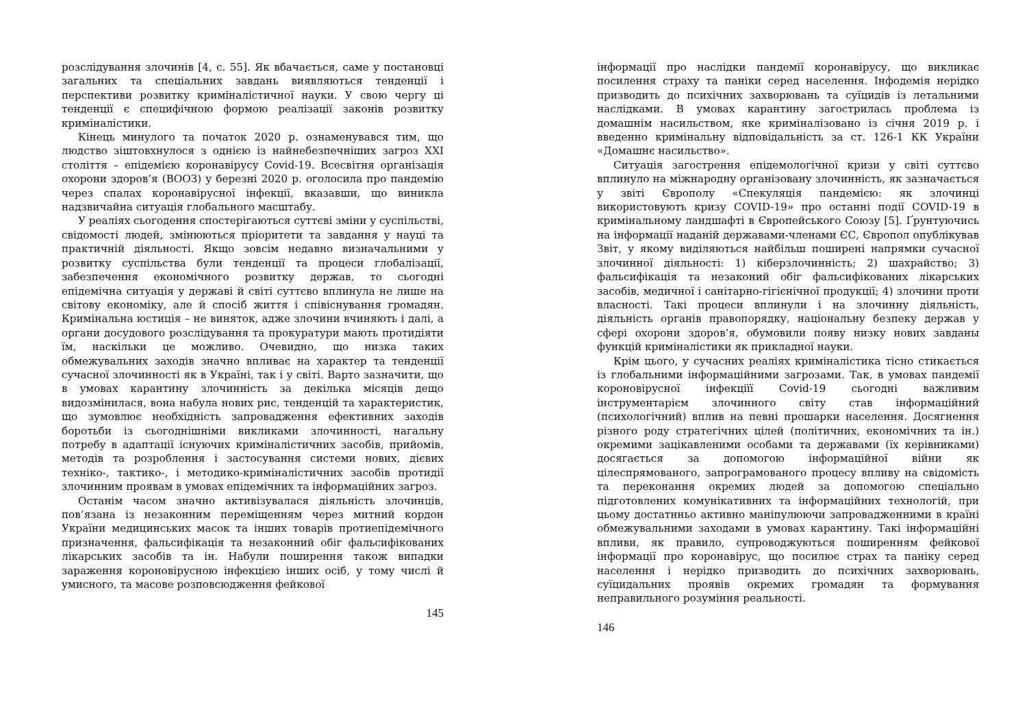розслідування злочинів [4, с. 55]. Як вбачається, саме у постановці загальних та спеціальних завдань виявляються тенденції і перспективи розвитку криміналістичної науки. У свою чергу ці тенденції є специфічною формою реалізації законів розвитку криміналістики.
Кінець минулого та початок 2020 р. ознаменувався тим, що людство зіштовхнулося з однією із найнебезпечніших загроз XXI століття – епідемією коронавірусу Covid-19. Всесвітня організація охорони здоров’я (ВООЗ) у березні 2020 р. оголосила про пандемію через спалах коронавірусної інфекції, вказавши, що виникла надзвичайна ситуація глобального масштабу.
У реаліях сьогодення спостерігаються суттєві зміни у суспільстві, свідомості людей, змінюються пріоритети та завдання у науці та практичній діяльності. Якщо зовсім недавно визначальними у розвитку суспільства були тенденції та процеси глобалізації, забезпечення економічного розвитку держав, то сьогодні епідемічна ситуація у державі й світі суттєво вплинула не лише на світову економіку, але й спосіб життя і співіснування громадян. Кримінальна юстиція – не виняток, адже злочини вчиняють і далі, а органи досудового розслідування та прокуратури мають протидіяти їм, наскільки це можливо. Очевидно, що низка таких обмежувальних заходів значно впливає на характер та тенденції сучасної злочинності як в Україні, так і у світі. Варто зазначити, що в умовах карантину злочинність за декілька місяців дещо видозмінилася, вона набула нових рис, тенденцій та характеристик, що зумовлює необхідність запровадження ефективних заходів боротьби із сьогоднішніми викликами злочинності, нагальну потребу в адаптації існуючих криміналістичних засобів, прийомів, методів та розроблення і застосування системи нових, дієвих техніко-, тактико-, і методико-криміналістичних засобів протидії злочинним проявам в умовах епідемічних та інформаційних загроз.
Останім часом значно активізувалася діяльність злочинців, пов’язана із незаконним переміщенням через митний кордон України медицинських масок та інших товарів протиепідемічного призначення, фальсифікація та незаконний обіг фальсифікованих лікарських засобів та ін. Набули поширення також випадки зараження короновірусною інфекцією інших осіб, у тому числі й умисного, та масове розповсюдження фейкової
145
інформації про наслідки пандемії коронавірусу, що викликає посилення страху та паніки серед населення. Інфодемія нерідко призводить до психічних захворювань та суїцидів із летальними наслідками. В умовах карантину загострилась проблема із домашнім насильством, яке криміналізовано із січня 2019 р. і введенно кримінальну відповідальність за ст. 126-1 КК України «Домашнє насильство».
Ситуація загострення епідемологічної кризи у світі суттєво вплинуло на міжнародну організовану злочинність, як зазначається у звіті Європолу «Спекуляція пандемією: як злочинці використовують кризу COVID-19» про останні події COVID-19 в кримінальному ландшафті в Європейського Союзу [5]. Ґрунтуючись на інформації наданій державами-членами ЄС, Європол опублікував Звіт, у якому виділяються найбільш поширені напрямки сучасної злочинної діяльності: 1) кіберзлочинність; 2) шахрайство; 3) фальсифікація та незаконий обіг фальсифікованих лікарських засобів, медичної і санітарно-гігієнічної продукції; 4) злочини проти власності. Такі процеси вплинули і на злочинну діяльність, діяльність органів правопорядку, національну безпеку держав у сфері охорони здоров’я, обумовили появу низку нових завданы функцій криміналістики як прикладної науки.
Крім цього, у сучасних реаліях криміналістика тісно стикається із глобальними інформаційними загрозами. Так, в умовах пандемії короновірусної інфекціїї Covid-19 сьогодні важливим інструментарієм злочинного світу став інформаційний (психологічний) вплив на певні прошарки населення. Досягнення різного роду стратегічних цілей (політичних, економічних та ін.) окремими зацікавленими особами та державами (їх керівниками) досягається за допомогою інформаційної війни як цілеспрямованого, запрограмованого процесу впливу на свідомість та переконання окремих людей за допомогою спеціально підготовлених комунікативних та інформаційних технологій, при цьому достатнньо активно маніпулюючи запровадженними в країні обмежувальними заходами в умовах карантину. Такі інформаційні впливи, як правило, супроводжуються поширенням фейкової інформації про коронавірус, що посилює страх та паніку серед населення і нерідко призводить до психічних захворювань, суїцидальних проявів окремих громадян та формування неправильного розуміння реальності.
146